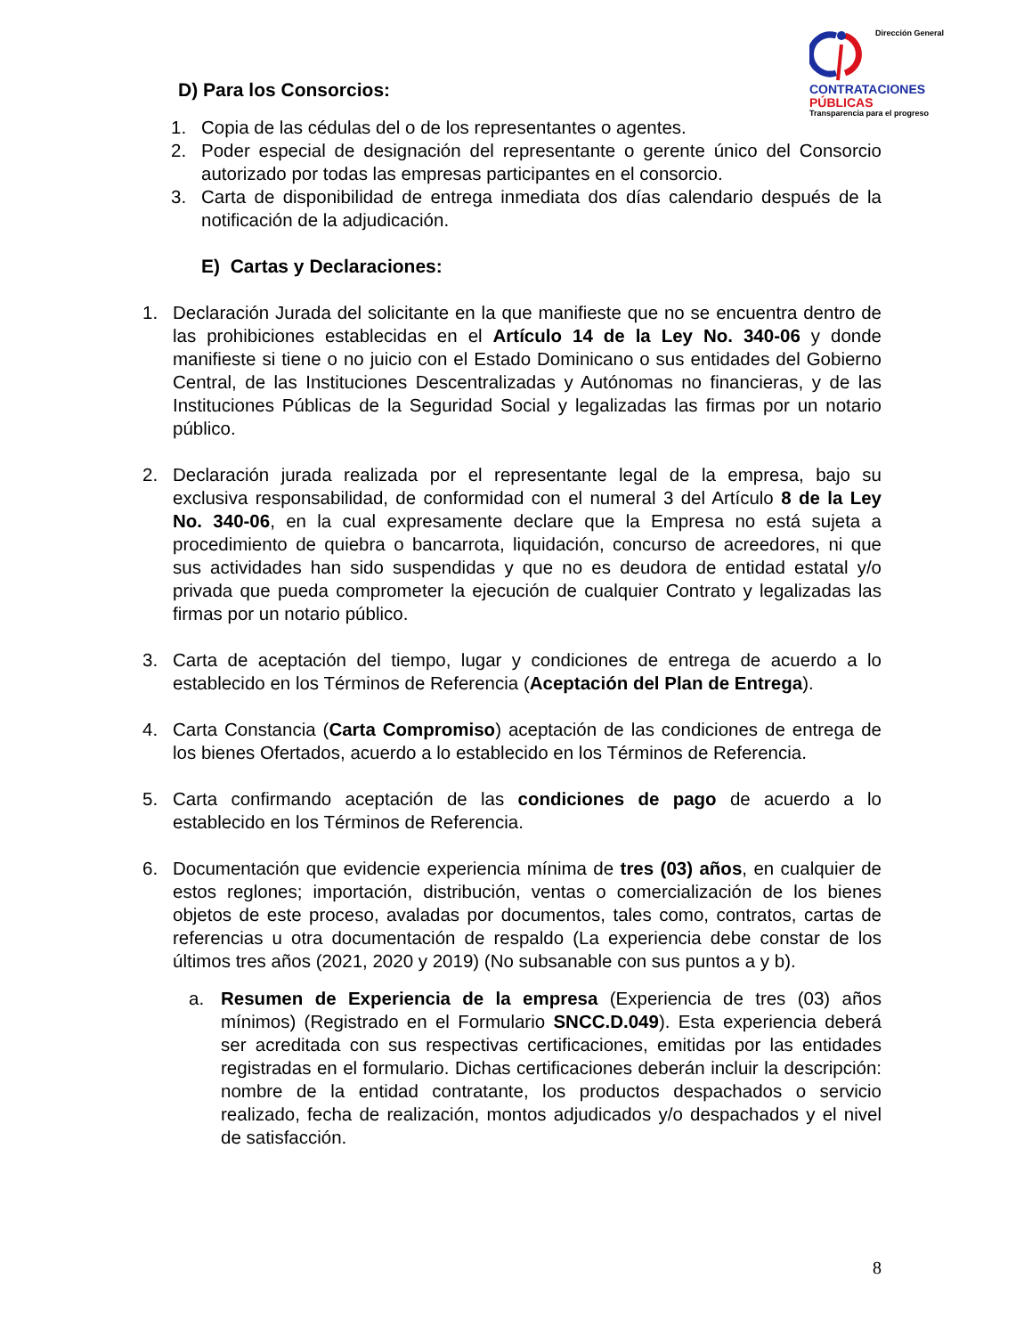Dirección General
CONTRATACIONES
PÚBLICAS
Transparencia para el progreso
D) Para los Consorcios:
1. Copia de las cédulas del o de los representantes o agentes.
2. Poder especial de designación del representante o gerente único del Consorcio autorizado por todas las empresas participantes en el consorcio.
3. Carta de disponibilidad de entrega inmediata dos días calendario después de la notificación de la adjudicación.
E) Cartas y Declaraciones:
1. Declaración Jurada del solicitante en la que manifieste que no se encuentra dentro de las prohibiciones establecidas en el Artículo 14 de la Ley No. 340-06 y donde manifieste si tiene o no juicio con el Estado Dominicano o sus entidades del Gobierno Central, de las Instituciones Descentralizadas y Autónomas no financieras, y de las Instituciones Públicas de la Seguridad Social y legalizadas las firmas por un notario público.
2. Declaración jurada realizada por el representante legal de la empresa, bajo su exclusiva responsabilidad, de conformidad con el numeral 3 del Artículo 8 de la Ley No. 340-06, en la cual expresamente declare que la Empresa no está sujeta a procedimiento de quiebra o bancarrota, liquidación, concurso de acreedores, ni que sus actividades han sido suspendidas y que no es deudora de entidad estatal y/o privada que pueda comprometer la ejecución de cualquier Contrato y legalizadas las firmas por un notario público.
3. Carta de aceptación del tiempo, lugar y condiciones de entrega de acuerdo a lo establecido en los Términos de Referencia (Aceptación del Plan de Entrega).
4. Carta Constancia (Carta Compromiso) aceptación de las condiciones de entrega de los bienes Ofertados, acuerdo a lo establecido en los Términos de Referencia.
5. Carta confirmando aceptación de las condiciones de pago de acuerdo a lo establecido en los Términos de Referencia.
6. Documentación que evidencie experiencia mínima de tres (03) años, en cualquier de estos reglones; importación, distribución, ventas o comercialización de los bienes objetos de este proceso, avaladas por documentos, tales como, contratos, cartas de referencias u otra documentación de respaldo (La experiencia debe constar de los últimos tres años (2021, 2020 y 2019) (No subsanable con sus puntos a y b).
a. Resumen de Experiencia de la empresa (Experiencia de tres (03) años mínimos) (Registrado en el Formulario SNCC.D.049). Esta experiencia deberá ser acreditada con sus respectivas certificaciones, emitidas por las entidades registradas en el formulario. Dichas certificaciones deberán incluir la descripción: nombre de la entidad contratante, los productos despachados o servicio realizado, fecha de realización, montos adjudicados y/o despachados y el nivel de satisfacción.
8